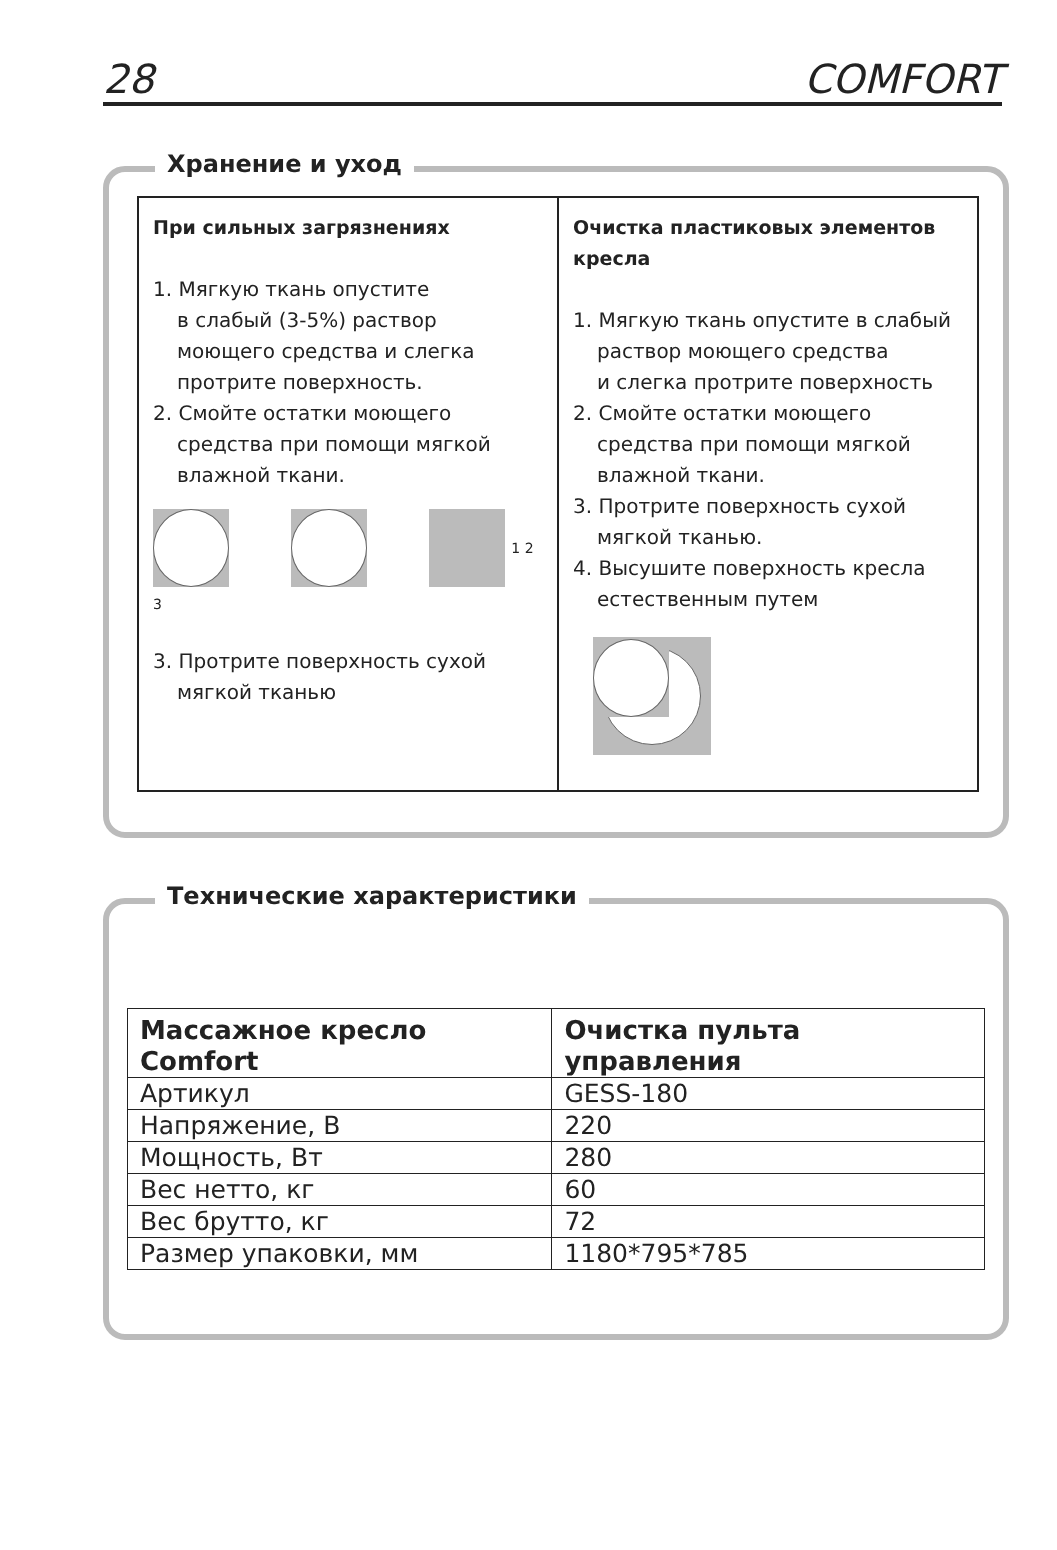28 COMFORT
Хранение и уход
При сильных загрязнениях
1. Мягкую ткань опустите
в слабый (3-5%) раствор
моющего средства и слегка
протрите поверхность.
2. Смойте остатки моющего
средства при помощи мягкой
влажной ткани.
1 2 3
3. Протрите поверхность сухой
мягкой тканью
Очистка пластиковых элементов кресла
1. Мягкую ткань опустите в слабый
раствор моющего средства
и слегка протрите поверхность
2. Смойте остатки моющего
средства при помощи мягкой
влажной ткани.
3. Протрите поверхность сухой
мягкой тканью.
4. Высушите поверхность кресла
естественным путем
Технические характеристики
| Массажное кресло Comfort | Очистка пульта управления |
| --- | --- |
| Артикул | GESS-180 |
| Напряжение, В | 220 |
| Мощность, Вт | 280 |
| Вес нетто, кг | 60 |
| Вес брутто, кг | 72 |
| Размер упаковки, мм | 1180*795*785 |